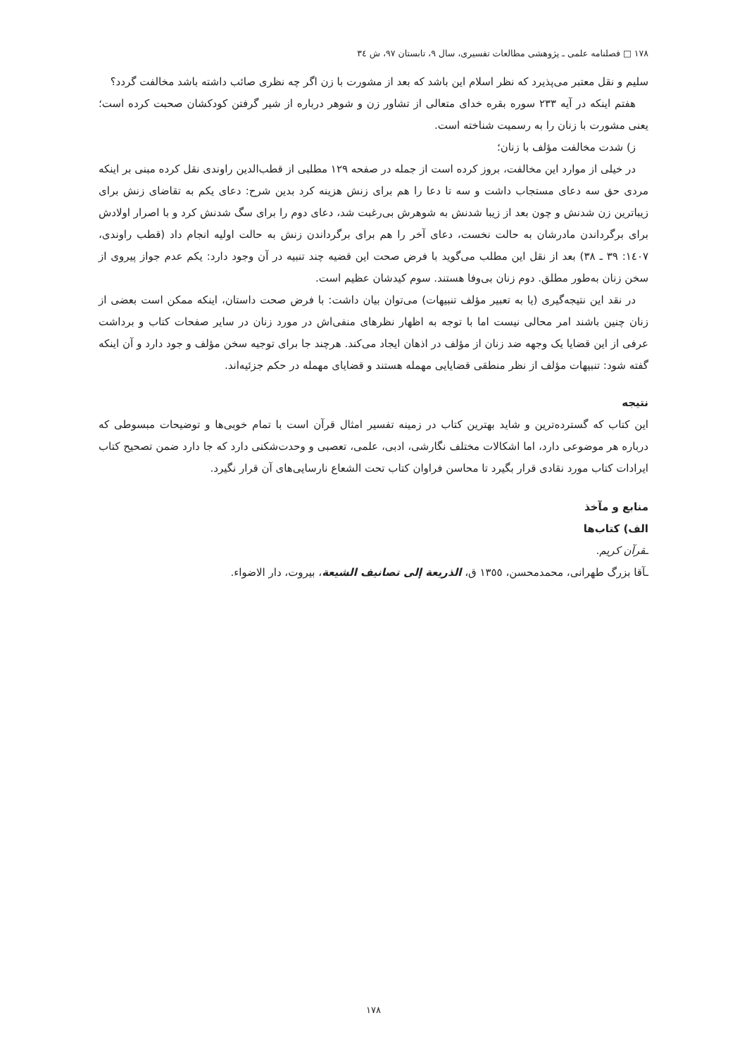١٧٨ □ فصلنامه علمی ـ پژوهشی مطالعات تفسیری، سال ٩، تابستان ٩٧، ش ٣٤
سلیم و نقل معتبر می‌پذیرد که نظر اسلام این باشد که بعد از مشورت با زن اگر چه نظری صائب داشته باشد مخالفت گردد؟
هفتم اینکه در آیه ٢٣٣ سوره بقره خدای متعالی از تشاور زن و شوهر درباره از شیر گرفتن کودکشان صحبت کرده است؛ یعنی مشورت با زنان را به رسمیت شناخته است.
ز) شدت مخالفت مؤلف با زنان؛
در خیلی از موارد این مخالفت، بروز کرده است از جمله در صفحه ١٢٩ مطلبی از قطب‌الدین راوندی نقل کرده مبنی بر اینکه مردی حق سه دعای مستجاب داشت و سه تا دعا را هم برای زنش هزینه کرد بدین شرح: دعای یکم به تقاضای زنش برای زیباترین زن شدنش و چون بعد از زیبا شدنش به شوهرش بی‌رغبت شد، دعای دوم را برای سگ شدنش کرد و با اصرار اولادش برای برگرداندن مادرشان به حالت نخست، دعای آخر را هم برای برگرداندن زنش به حالت اولیه انجام داد (قطب راوندی، ١٤٠٧: ٣٩ ـ ٣٨) بعد از نقل این مطلب می‌گوید با فرض صحت این قضیه چند تنبیه در آن وجود دارد: یکم عدم جواز پیروی از سخن زنان به‌طور مطلق. دوم زنان بی‌وفا هستند. سوم کیدشان عظیم است.
در نقد این نتیجه‌گیری (یا به تعبیر مؤلف تنبیهات) می‌توان بیان داشت: با فرض صحت داستان، اینکه ممکن است بعضی از زنان چنین باشند امر محالی نیست اما با توجه به اظهار نظرهای منفی‌اش در مورد زنان در سایر صفحات کتاب و برداشت عرفی از این قضایا یک وجهه ضد زنان از مؤلف در اذهان ایجاد می‌کند. هرچند جا برای توجیه سخن مؤلف و جود دارد و آن اینکه گفته شود: تنبیهات مؤلف از نظر منطقی قضایایی مهمله هستند و قضایای مهمله در حکم جزئیه‌اند.
نتیجه
این کتاب که گسترده‌ترین و شاید بهترین کتاب در زمینه تفسیر امثال قرآن است با تمام خوبی‌ها و توضیحات مبسوطی که درباره هر موضوعی دارد، اما اشکالات مختلف نگارشی، ادبی، علمی، تعصبی و وحدت‌شکنی دارد که جا دارد ضمن تصحیح کتاب ایرادات کتاب مورد نقادی قرار بگیرد تا محاسن فراوان کتاب تحت الشعاع نارسایی‌های آن قرار نگیرد.
منابع و مآخذ
الف) کتاب‌ها
ـقرآن کریم.
ـآقا بزرگ طهرانی، محمدمحسن، ١٣٥٥ ق، الذریعة إلی تصانیف الشیعة، بیروت، دار الاضواء.
١٧٨